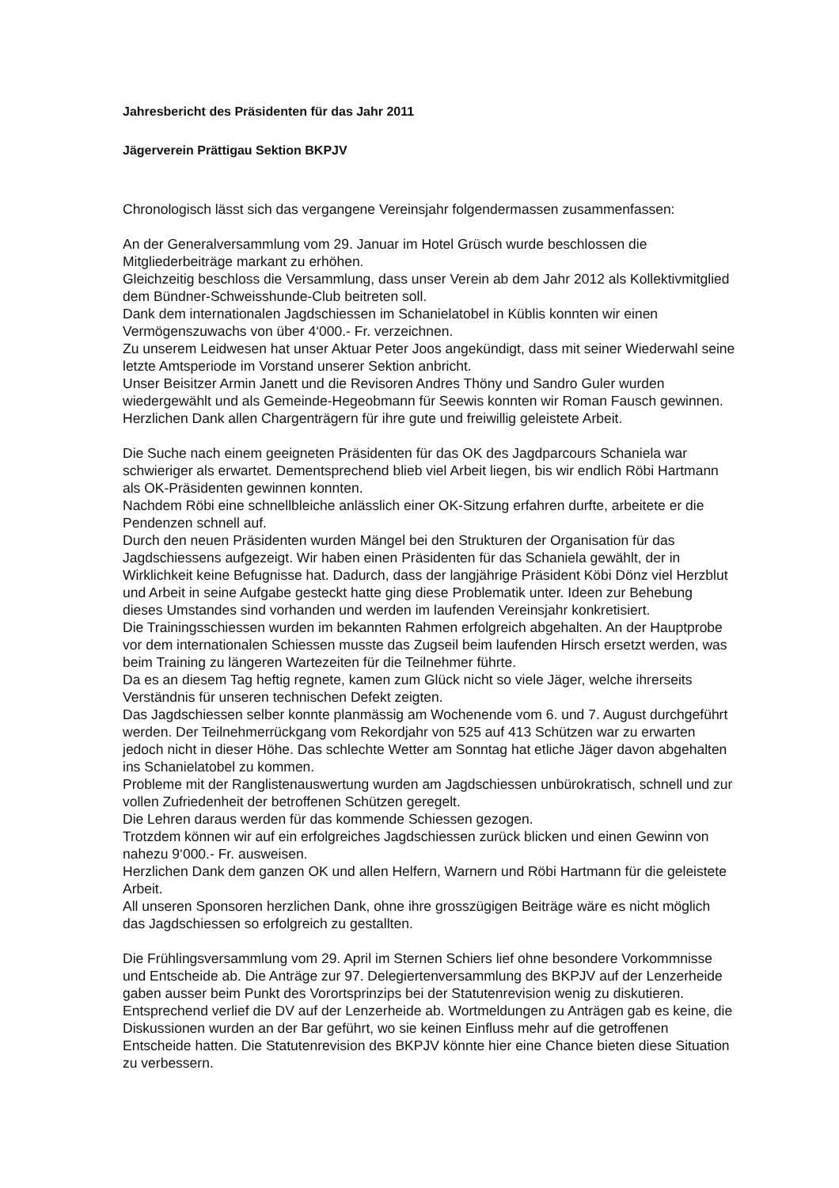Jahresbericht des Präsidenten für das Jahr 2011
Jägerverein Prättigau Sektion BKPJV
Chronologisch lässt sich das vergangene Vereinsjahr folgendermassen zusammenfassen:
An der Generalversammlung vom 29. Januar im Hotel Grüsch wurde beschlossen die Mitgliederbeiträge markant zu erhöhen.
Gleichzeitig beschloss die Versammlung, dass unser Verein ab dem Jahr 2012 als Kollektivmitglied dem Bündner-Schweisshunde-Club beitreten soll.
Dank dem internationalen Jagdschiessen im Schanielatobel in Küblis konnten wir einen Vermögenszuwachs von über 4‘000.- Fr. verzeichnen.
Zu unserem Leidwesen hat unser Aktuar Peter Joos angekündigt, dass mit seiner Wiederwahl seine letzte Amtsperiode im Vorstand unserer Sektion anbricht.
Unser Beisitzer Armin Janett und die Revisoren Andres Thöny und Sandro Guler wurden wiedergewählt und als Gemeinde-Hegeobmann für Seewis konnten wir Roman Fausch gewinnen.
Herzlichen Dank allen Chargenträgern für ihre gute und freiwillig geleistete Arbeit.
Die Suche nach einem geeigneten Präsidenten für das OK des Jagdparcours Schaniela war schwieriger als erwartet. Dementsprechend blieb viel Arbeit liegen, bis wir endlich Röbi Hartmann als OK-Präsidenten gewinnen konnten.
Nachdem Röbi eine schnellbleiche anlässlich einer OK-Sitzung erfahren durfte, arbeitete er die Pendenzen schnell auf.
Durch den neuen Präsidenten wurden Mängel bei den Strukturen der Organisation für das Jagdschiessens aufgezeigt. Wir haben einen Präsidenten für das Schaniela gewählt, der in Wirklichkeit keine Befugnisse hat. Dadurch, dass der langjährige Präsident Köbi Dönz viel Herzblut und Arbeit in seine Aufgabe gesteckt hatte ging diese Problematik unter. Ideen zur Behebung dieses Umstandes sind vorhanden und werden im laufenden Vereinsjahr konkretisiert.
Die Trainingsschiessen wurden im bekannten Rahmen erfolgreich abgehalten. An der Hauptprobe vor dem internationalen Schiessen musste das Zugseil beim laufenden Hirsch ersetzt werden, was beim Training zu längeren Wartezeiten für die Teilnehmer führte.
Da es an diesem Tag heftig regnete, kamen zum Glück nicht so viele Jäger, welche ihrerseits Verständnis für unseren technischen Defekt zeigten.
Das Jagdschiessen selber konnte planmässig am Wochenende vom 6. und 7. August durchgeführt werden. Der Teilnehmerrückgang vom Rekordjahr von 525 auf 413 Schützen war zu erwarten jedoch nicht in dieser Höhe. Das schlechte Wetter am Sonntag hat etliche Jäger davon abgehalten ins Schanielatobel zu kommen.
Probleme mit der Ranglistenauswertung wurden am Jagdschiessen unbürokratisch, schnell und zur vollen Zufriedenheit der betroffenen Schützen geregelt.
Die Lehren daraus werden für das kommende Schiessen gezogen.
Trotzdem können wir auf ein erfolgreiches Jagdschiessen zurück blicken und einen Gewinn von nahezu 9‘000.- Fr. ausweisen.
Herzlichen Dank dem ganzen OK und allen Helfern, Warnern und Röbi Hartmann für die geleistete Arbeit.
All unseren Sponsoren herzlichen Dank, ohne ihre grosszügigen Beiträge wäre es nicht möglich das Jagdschiessen so erfolgreich zu gestallten.
Die Frühlingsversammlung vom 29. April im Sternen Schiers lief ohne besondere Vorkommnisse und Entscheide ab. Die Anträge zur 97. Delegiertenversammlung des BKPJV auf der Lenzerheide gaben ausser beim Punkt des Vorortsprinzips bei der Statutenrevision wenig zu diskutieren.
Entsprechend verlief die DV auf der Lenzerheide ab. Wortmeldungen zu Anträgen gab es keine, die Diskussionen wurden an der Bar geführt, wo sie keinen Einfluss mehr auf die getroffenen Entscheide hatten. Die Statutenrevision des BKPJV könnte hier eine Chance bieten diese Situation zu verbessern.